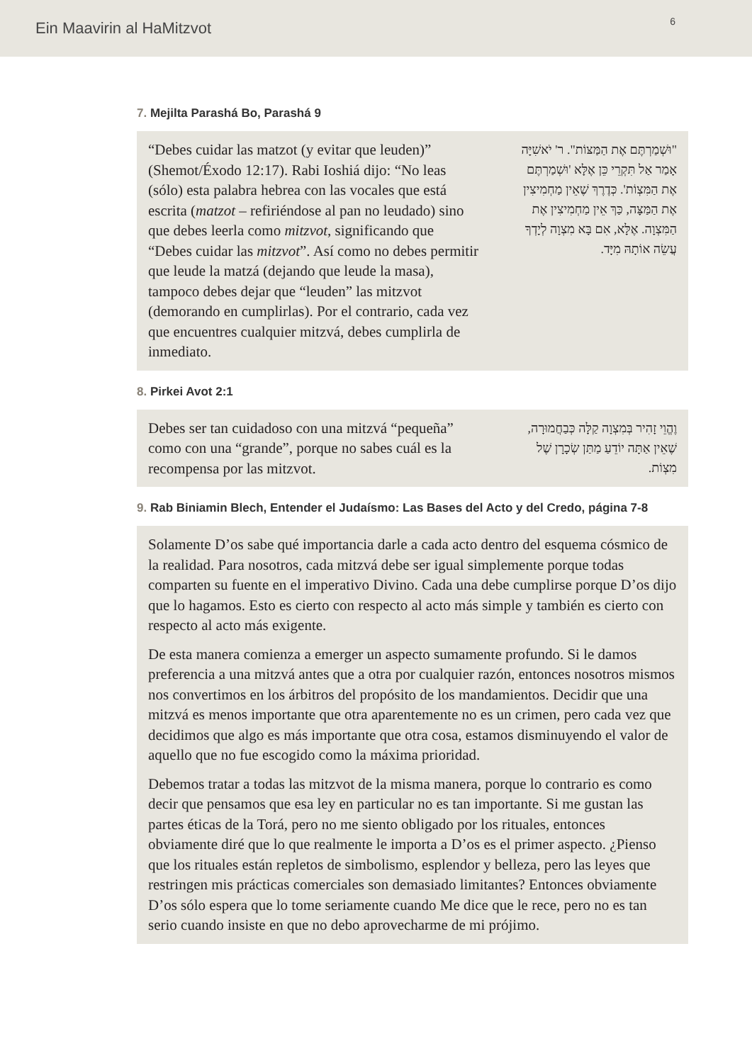Ein Maavirin al HaMitzvot 6
7. Mejilta Parashá Bo, Parashá 9
“Debes cuidar las matzot (y evitar que leuden)” (Shemot/Éxodo 12:17). Rabi Ioshiá dijo: “No leas (sólo) esta palabra hebrea con las vocales que está escrita (matzot – refiriéndose al pan no leudado) sino que debes leerla como mitzvot, significando que “Debes cuidar las mitzvot”. Así como no debes permitir que leude la matzá (dejando que leude la masa), tampoco debes dejar que “leuden” las mitzvot (demorando en cumplirlas). Por el contrario, cada vez que encuentres cualquier mitzvá, debes cumplirla de inmediato.
"וּשְׁמַרְתֶּם אֶת הַמַּצּוֹת". ר' יֹאשִׁיָּה אָמַר אַל תִּקְרֵי כֵּן אֶלָּא 'וּשְׁמַרְתֶּם אֶת הַמִּצְוֹת'. כְּדֶרֶךְ שֶׁאֵין מַחְמִיצִין אֶת הַמַּצָּה, כַּךְ אֵין מַחְמִיצִין אֶת הַמִּצְוָה. אֶלָּא, אִם בָּא מִצְוָה לְיָדְךָ עֲשֵׂה אוֹתָהּ מִיָּד.
8. Pirkei Avot 2:1
Debes ser tan cuidadoso con una mitzvá “pequeña” como con una “grande”, porque no sabes cuál es la recompensa por las mitzvot.
וֶהֱוֵי זָהִיר בְּמִצְוָה קַלָּה כְּבַחֲמוּרָה, שֶׁאֵין אַתָּה יוֹדֵעַ מַתַּן שְׂכָרָן שֶׁל מִצְוֹת.
9. Rab Biniamin Blech, Entender el Judaísmo: Las Bases del Acto y del Credo, página 7-8
Solamente D’os sabe qué importancia darle a cada acto dentro del esquema cósmico de la realidad. Para nosotros, cada mitzvá debe ser igual simplemente porque todas comparten su fuente en el imperativo Divino. Cada una debe cumplirse porque D’os dijo que lo hagamos. Esto es cierto con respecto al acto más simple y también es cierto con respecto al acto más exigente.
De esta manera comienza a emerger un aspecto sumamente profundo. Si le damos preferencia a una mitzvá antes que a otra por cualquier razón, entonces nosotros mismos nos convertimos en los árbitros del propósito de los mandamientos. Decidir que una mitzvá es menos importante que otra aparentemente no es un crimen, pero cada vez que decidimos que algo es más importante que otra cosa, estamos disminuyendo el valor de aquello que no fue escogido como la máxima prioridad.
Debemos tratar a todas las mitzvot de la misma manera, porque lo contrario es como decir que pensamos que esa ley en particular no es tan importante. Si me gustan las partes éticas de la Torá, pero no me siento obligado por los rituales, entonces obviamente diré que lo que realmente le importa a D’os es el primer aspecto. ¿Pienso que los rituales están repletos de simbolismo, esplendor y belleza, pero las leyes que restringen mis prácticas comerciales son demasiado limitantes? Entonces obviamente D’os sólo espera que lo tome seriamente cuando Me dice que le rece, pero no es tan serio cuando insiste en que no debo aprovecharme de mi prójimo.